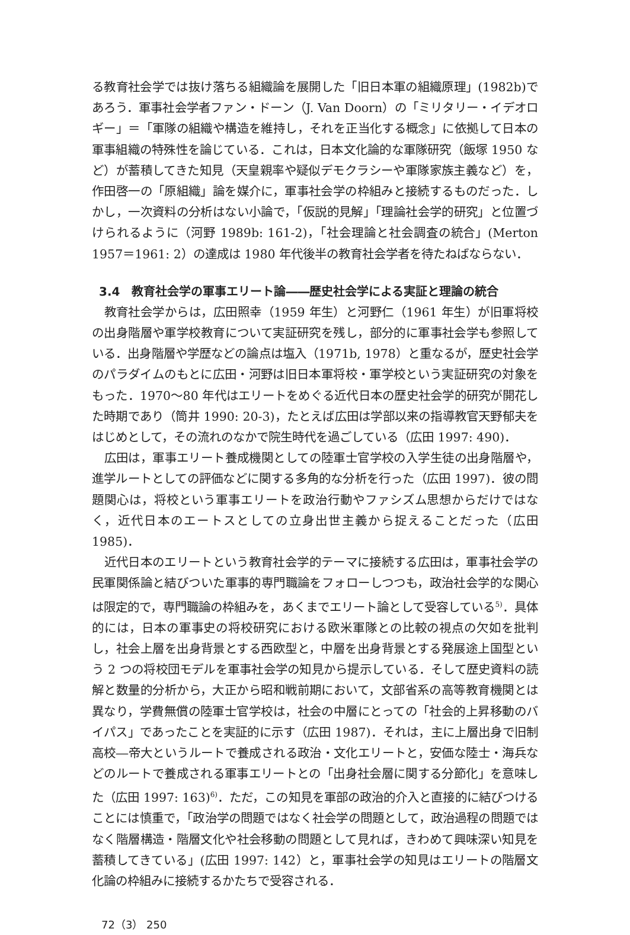る教育社会学では抜け落ちる組織論を展開した「旧日本軍の組織原理」(1982b)であろう．軍事社会学者ファン・ドーン（J. Van Doorn）の「ミリタリー・イデオロギー」＝「軍隊の組織や構造を維持し，それを正当化する概念」に依拠して日本の軍事組織の特殊性を論じている．これは，日本文化論的な軍隊研究（飯塚 1950 など）が蓄積してきた知見（天皇親率や疑似デモクラシーや軍隊家族主義など）を，作田啓一の「原組織」論を媒介に，軍事社会学の枠組みと接続するものだった．しかし，一次資料の分析はない小論で，「仮説的見解」「理論社会学的研究」と位置づけられるように（河野 1989b: 161-2)，「社会理論と社会調査の統合」(Merton 1957＝1961: 2）の達成は 1980 年代後半の教育社会学者を待たねばならない．
3.4　教育社会学の軍事エリート論――歴史社会学による実証と理論の統合
教育社会学からは，広田照幸（1959 年生）と河野仁（1961 年生）が旧軍将校の出身階層や軍学校教育について実証研究を残し，部分的に軍事社会学も参照している．出身階層や学歴などの論点は塩入（1971b, 1978）と重なるが，歴史社会学のパラダイムのもとに広田・河野は旧日本軍将校・軍学校という実証研究の対象をもった．1970〜80 年代はエリートをめぐる近代日本の歴史社会学的研究が開花した時期であり（筒井 1990: 20-3)，たとえば広田は学部以来の指導教官天野郁夫をはじめとして，その流れのなかで院生時代を過ごしている（広田 1997: 490)．
広田は，軍事エリート養成機関としての陸軍士官学校の入学生徒の出身階層や，進学ルートとしての評価などに関する多角的な分析を行った（広田 1997)．彼の問題関心は，将校という軍事エリートを政治行動やファシズム思想からだけではなく，近代日本のエートスとしての立身出世主義から捉えることだった（広田 1985)．
近代日本のエリートという教育社会学的テーマに接続する広田は，軍事社会学の民軍関係論と結びついた軍事的専門職論をフォローしつつも，政治社会学的な関心は限定的で，専門職論の枠組みを，あくまでエリート論として受容している<sup>5)</sup>．具体的には，日本の軍事史の将校研究における欧米軍隊との比較の視点の欠如を批判し，社会上層を出身背景とする西欧型と，中層を出身背景とする発展途上国型という 2 つの将校団モデルを軍事社会学の知見から提示している．そして歴史資料の読解と数量的分析から，大正から昭和戦前期において，文部省系の高等教育機関とは異なり，学費無償の陸軍士官学校は，社会の中層にとっての「社会的上昇移動のバイパス」であったことを実証的に示す（広田 1987)．それは，主に上層出身で旧制高校―帝大というルートで養成される政治・文化エリートと，安価な陸士・海兵などのルートで養成される軍事エリートとの「出身社会層に関する分節化」を意味した（広田 1997: 163)<sup>6)</sup>．ただ，この知見を軍部の政治的介入と直接的に結びつけることには慎重で，「政治学の問題ではなく社会学の問題として，政治過程の問題ではなく階層構造・階層文化や社会移動の問題として見れば，きわめて興味深い知見を蓄積してきている」(広田 1997: 142）と，軍事社会学の知見はエリートの階層文化論の枠組みに接続するかたちで受容される．
72（3） 250